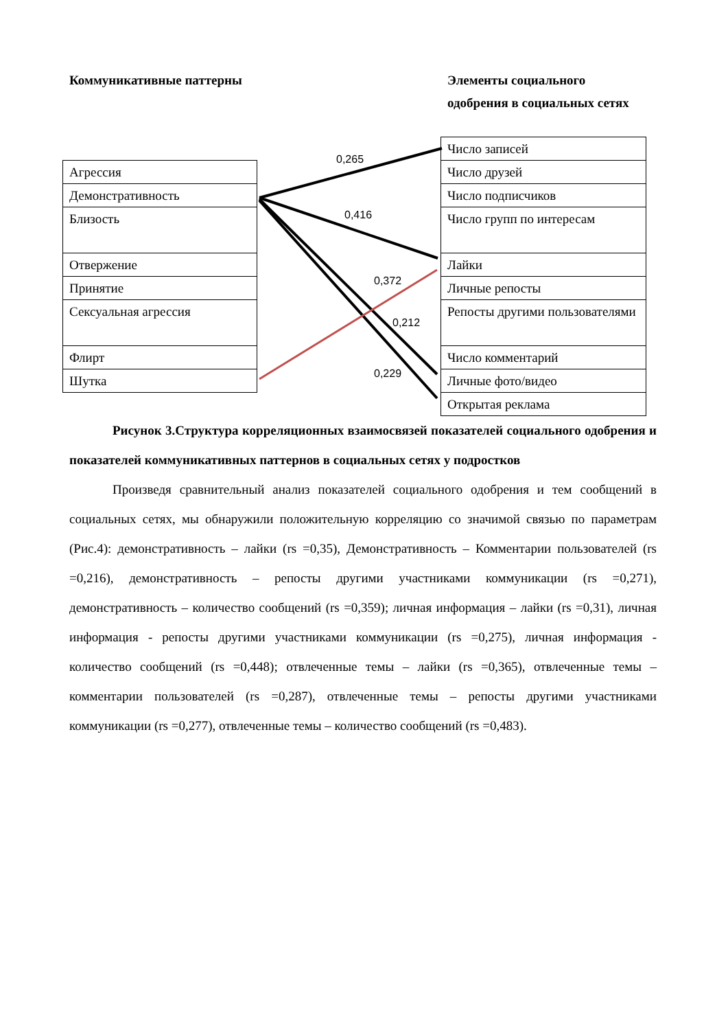Коммуникативные паттерны
Элементы социального одобрения в социальных сетях
| Агрессия |
| Демонстративность |
| Близость |
| Отвержение |
| Принятие |
| Сексуальная агрессия |
| Флирт |
| Шутка |
| Число записей |
| Число друзей |
| Число подписчиков |
| Число групп по интересам |
| Лайки |
| Личные репосты |
| Репосты другими пользователями |
| Число комментарий |
| Личные фото/видео |
| Открытая реклама |
0,265
0,416
0,372
0,212
0,229
Рисунок 3.Структура корреляционных взаимосвязей показателей социального одобрения и показателей коммуникативных паттернов в социальных сетях у подростков
Произведя сравнительный анализ показателей социального одобрения и тем сообщений в социальных сетях, мы обнаружили положительную корреляцию со значимой связью по параметрам (Рис.4): демонстративность – лайки (rs =0,35), Демонстративность – Комментарии пользователей (rs =0,216), демонстративность – репосты другими участниками коммуникации (rs =0,271), демонстративность – количество сообщений (rs =0,359); личная информация – лайки (rs =0,31), личная информация - репосты другими участниками коммуникации (rs =0,275), личная информация - количество сообщений (rs =0,448); отвлеченные темы – лайки (rs =0,365), отвлеченные темы – комментарии пользователей (rs =0,287), отвлеченные темы – репосты другими участниками коммуникации (rs =0,277), отвлеченные темы – количество сообщений (rs =0,483).